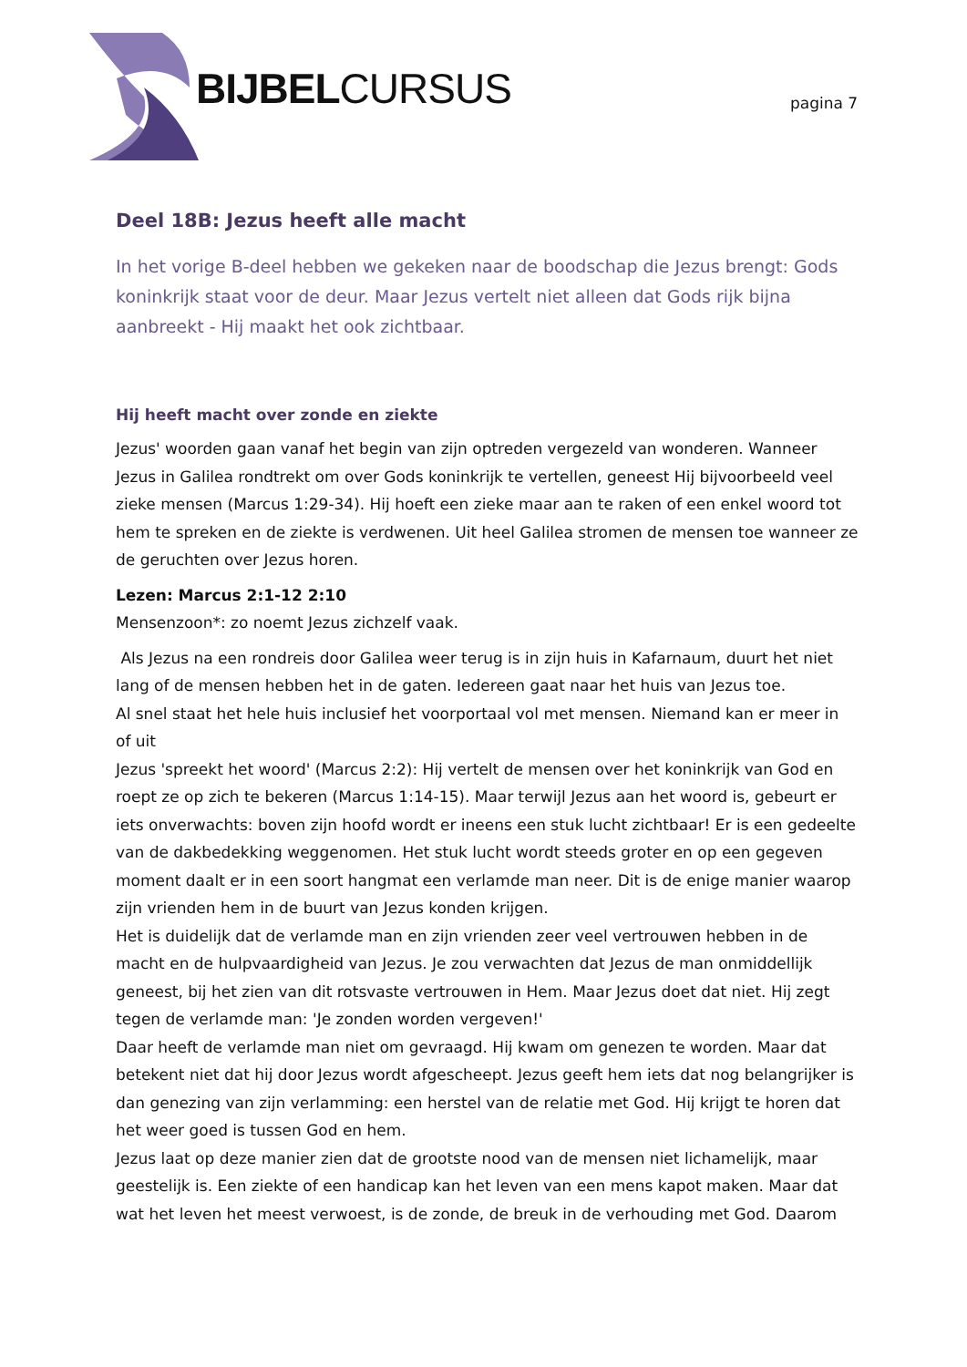BIJBELCURSUS pagina 7
Deel 18B: Jezus heeft alle macht
In het vorige B-deel hebben we gekeken naar de boodschap die Jezus brengt: Gods koninkrijk staat voor de deur. Maar Jezus vertelt niet alleen dat Gods rijk bijna aanbreekt - Hij maakt het ook zichtbaar.
Hij heeft macht over zonde en ziekte
Jezus' woorden gaan vanaf het begin van zijn optreden vergezeld van wonderen. Wanneer Jezus in Galilea rondtrekt om over Gods koninkrijk te vertellen, geneest Hij bijvoorbeeld veel zieke mensen (Marcus 1:29-34). Hij hoeft een zieke maar aan te raken of een enkel woord tot hem te spreken en de ziekte is verdwenen. Uit heel Galilea stromen de mensen toe wanneer ze de geruchten over Jezus horen.
Lezen: Marcus 2:1-12 2:10
Mensenzoon*: zo noemt Jezus zichzelf vaak.
Als Jezus na een rondreis door Galilea weer terug is in zijn huis in Kafarnaum, duurt het niet lang of de mensen hebben het in de gaten. Iedereen gaat naar het huis van Jezus toe.
Al snel staat het hele huis inclusief het voorportaal vol met mensen. Niemand kan er meer in of uit
Jezus 'spreekt het woord' (Marcus 2:2): Hij vertelt de mensen over het koninkrijk van God en roept ze op zich te bekeren (Marcus 1:14-15). Maar terwijl Jezus aan het woord is, gebeurt er iets onverwachts: boven zijn hoofd wordt er ineens een stuk lucht zichtbaar! Er is een gedeelte van de dakbedekking weggenomen. Het stuk lucht wordt steeds groter en op een gegeven moment daalt er in een soort hangmat een verlamde man neer. Dit is de enige manier waarop zijn vrienden hem in de buurt van Jezus konden krijgen.
Het is duidelijk dat de verlamde man en zijn vrienden zeer veel vertrouwen hebben in de macht en de hulpvaardigheid van Jezus. Je zou verwachten dat Jezus de man onmiddellijk geneest, bij het zien van dit rotsvaste vertrouwen in Hem. Maar Jezus doet dat niet. Hij zegt tegen de verlamde man: 'Je zonden worden vergeven!'
Daar heeft de verlamde man niet om gevraagd. Hij kwam om genezen te worden. Maar dat betekent niet dat hij door Jezus wordt afgescheept. Jezus geeft hem iets dat nog belangrijker is dan genezing van zijn verlamming: een herstel van de relatie met God. Hij krijgt te horen dat het weer goed is tussen God en hem.
Jezus laat op deze manier zien dat de grootste nood van de mensen niet lichamelijk, maar geestelijk is. Een ziekte of een handicap kan het leven van een mens kapot maken. Maar dat wat het leven het meest verwoest, is de zonde, de breuk in de verhouding met God. Daarom